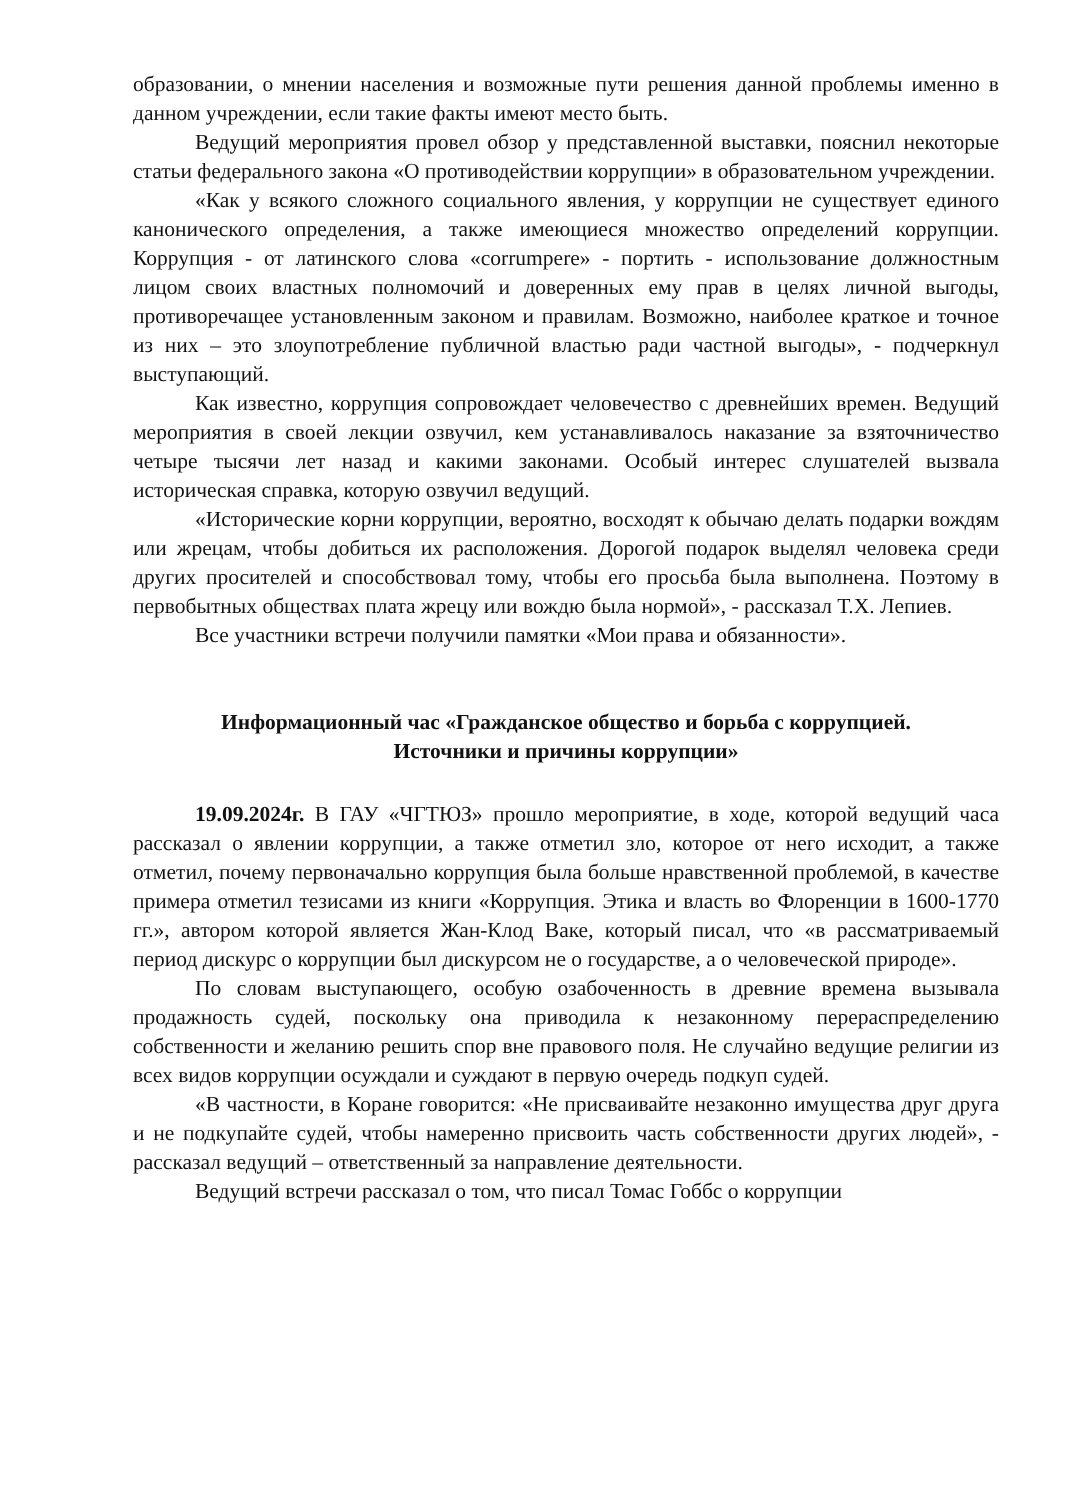образовании, о мнении населения и возможные пути решения данной проблемы именно в данном учреждении, если такие факты имеют место быть.
Ведущий мероприятия провел обзор у представленной выставки, пояснил некоторые статьи федерального закона «О противодействии коррупции» в образовательном учреждении.
«Как у всякого сложного социального явления, у коррупции не существует единого канонического определения, а также имеющиеся множество определений коррупции. Коррупция - от латинского слова «corrumpere» - портить - использование должностным лицом своих властных полномочий и доверенных ему прав в целях личной выгоды, противоречащее установленным законом и правилам. Возможно, наиболее краткое и точное из них – это злоупотребление публичной властью ради частной выгоды», - подчеркнул выступающий.
Как известно, коррупция сопровождает человечество с древнейших времен. Ведущий мероприятия в своей лекции озвучил, кем устанавливалось наказание за взяточничество четыре тысячи лет назад и какими законами. Особый интерес слушателей вызвала историческая справка, которую озвучил ведущий.
«Исторические корни коррупции, вероятно, восходят к обычаю делать подарки вождям или жрецам, чтобы добиться их расположения. Дорогой подарок выделял человека среди других просителей и способствовал тому, чтобы его просьба была выполнена. Поэтому в первобытных обществах плата жрецу или вождю была нормой», - рассказал Т.Х. Лепиев.
Все участники встречи получили памятки «Мои права и обязанности».
Информационный час «Гражданское общество и борьба с коррупцией.
Источники и причины коррупции»
19.09.2024г. В ГАУ «ЧГТЮЗ» прошло мероприятие, в ходе, которой ведущий часа рассказал о явлении коррупции, а также отметил зло, которое от него исходит, а также отметил, почему первоначально коррупция была больше нравственной проблемой, в качестве примера отметил тезисами из книги «Коррупция. Этика и власть во Флоренции в 1600-1770 гг.», автором которой является Жан-Клод Ваке, который писал, что «в рассматриваемый период дискурс о коррупции был дискурсом не о государстве, а о человеческой природе».
По словам выступающего, особую озабоченность в древние времена вызывала продажность судей, поскольку она приводила к незаконному перераспределению собственности и желанию решить спор вне правового поля. Не случайно ведущие религии из всех видов коррупции осуждали и суждают в первую очередь подкуп судей.
«В частности, в Коране говорится: «Не присваивайте незаконно имущества друг друга и не подкупайте судей, чтобы намеренно присвоить часть собственности других людей», - рассказал ведущий – ответственный за направление деятельности.
Ведущий встречи рассказал о том, что писал Томас Гоббс о коррупции